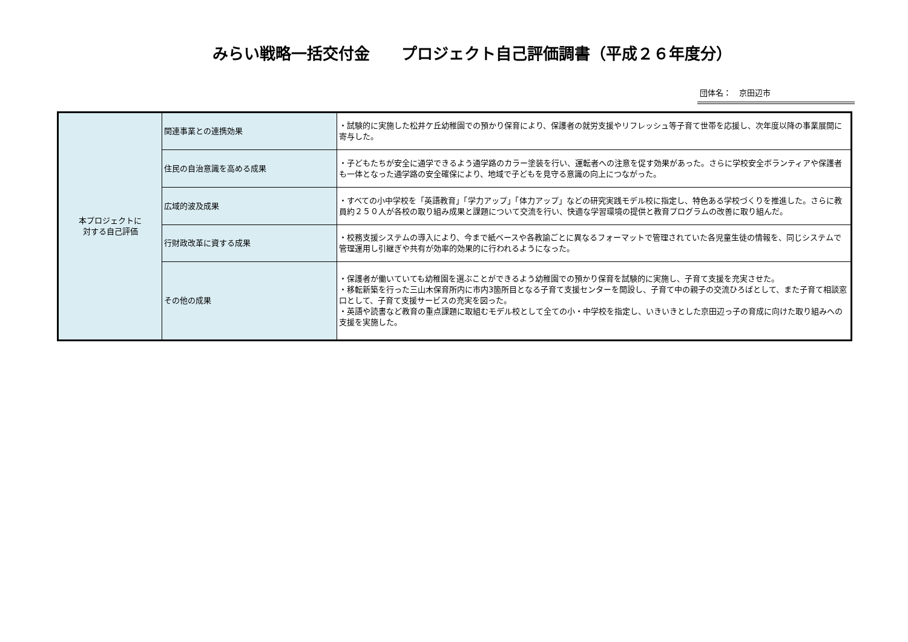みらい戦略一括交付金　　プロジェクト自己評価調書（平成２６年度分）
団体名：　京田辺市
| 本プロジェクトに 対する自己評価 | 関連事業との連携効果 | ・試験的に実施した松井ケ丘幼稚園での預かり保育により、保護者の就労支援やリフレッシュ等子育て世帯を応援し、次年度以降の事業展開に寄与した。 |
| | 住民の自治意識を高める成果 | ・子どもたちが安全に通学できるよう通学路のカラー塗装を行い、運転者への注意を促す効果があった。さらに学校安全ボランティアや保護者も一体となった通学路の安全確保により、地域で子どもを見守る意識の向上につながった。 |
| | 広域的波及成果 | ・すべての小中学校を「英語教育」「学力アップ」「体力アップ」などの研究実践モデル校に指定し、特色ある学校づくりを推進した。さらに教員約２５０人が各校の取り組み成果と課題について交流を行い、快適な学習環境の提供と教育プログラムの改善に取り組んだ。 |
| | 行財政改革に資する成果 | ・校務支援システムの導入により、今まで紙ベースや各教諭ごとに異なるフォーマットで管理されていた各児童生徒の情報を、同じシステムで管理運用し引継ぎや共有が効率的効果的に行われるようになった。 |
| | その他の成果 | ・保護者が働いていても幼稚園を選ぶことができるよう幼稚園での預かり保育を試験的に実施し、子育て支援を充実させた。 ・移転新築を行った三山木保育所内に市内3箇所目となる子育て支援センターを開設し、子育て中の親子の交流ひろばとして、また子育て相談窓口として、子育て支援サービスの充実を図った。 ・英語や読書など教育の重点課題に取組むモデル校として全ての小・中学校を指定し、いきいきとした京田辺っ子の育成に向けた取り組みへの支援を実施した。 |